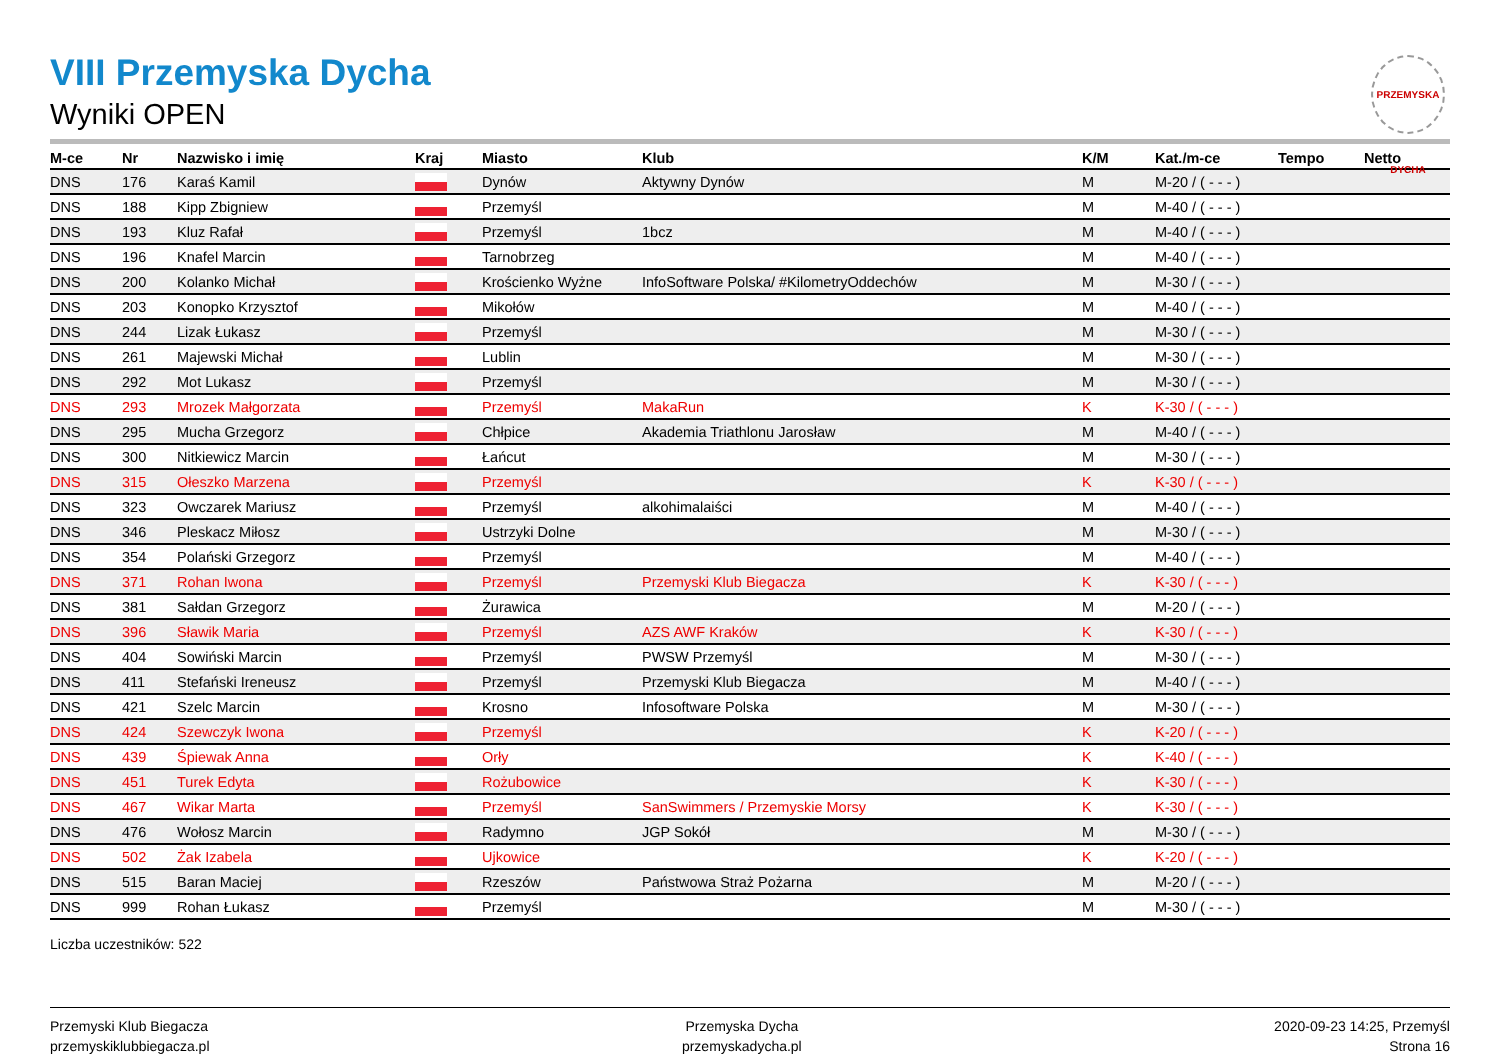PRZEMYSKA DYCHA
VIII Przemyska Dycha
Wyniki OPEN
| M-ce | Nr | Nazwisko i imię | Kraj | Miasto | Klub | K/M | Kat./m-ce | Tempo | Netto |
| --- | --- | --- | --- | --- | --- | --- | --- | --- | --- |
| DNS | 176 | Karaś Kamil | | Dynów | Aktywny Dynów | M | M-20 / ( - - - ) | | |
| DNS | 188 | Kipp Zbigniew | | Przemyśl | | M | M-40 / ( - - - ) | | |
| DNS | 193 | Kluz Rafał | | Przemyśl | 1bcz | M | M-40 / ( - - - ) | | |
| DNS | 196 | Knafel Marcin | | Tarnobrzeg | | M | M-40 / ( - - - ) | | |
| DNS | 200 | Kolanko Michał | | Krościenko Wyżne | InfoSoftware Polska/ #KilometryOddechów | M | M-30 / ( - - - ) | | |
| DNS | 203 | Konopko Krzysztof | | Mikołów | | M | M-40 / ( - - - ) | | |
| DNS | 244 | Lizak Łukasz | | Przemyśl | | M | M-30 / ( - - - ) | | |
| DNS | 261 | Majewski Michał | | Lublin | | M | M-30 / ( - - - ) | | |
| DNS | 292 | Mot Lukasz | | Przemyśl | | M | M-30 / ( - - - ) | | |
| DNS | 293 | Mrozek Małgorzata | | Przemyśl | MakaRun | K | K-30 / ( - - - ) | | |
| DNS | 295 | Mucha Grzegorz | | Chłpice | Akademia Triathlonu Jarosław | M | M-40 / ( - - - ) | | |
| DNS | 300 | Nitkiewicz Marcin | | Łańcut | | M | M-30 / ( - - - ) | | |
| DNS | 315 | Ołeszko Marzena | | Przemyśl | | K | K-30 / ( - - - ) | | |
| DNS | 323 | Owczarek Mariusz | | Przemyśl | alkohimalaiści | M | M-40 / ( - - - ) | | |
| DNS | 346 | Pleskacz Miłosz | | Ustrzyki Dolne | | M | M-30 / ( - - - ) | | |
| DNS | 354 | Polański Grzegorz | | Przemyśl | | M | M-40 / ( - - - ) | | |
| DNS | 371 | Rohan Iwona | | Przemyśl | Przemyski Klub Biegacza | K | K-30 / ( - - - ) | | |
| DNS | 381 | Sałdan Grzegorz | | Żurawica | | M | M-20 / ( - - - ) | | |
| DNS | 396 | Sławik Maria | | Przemyśl | AZS AWF Kraków | K | K-30 / ( - - - ) | | |
| DNS | 404 | Sowiński Marcin | | Przemyśl | PWSW Przemyśl | M | M-30 / ( - - - ) | | |
| DNS | 411 | Stefański Ireneusz | | Przemyśl | Przemyski Klub Biegacza | M | M-40 / ( - - - ) | | |
| DNS | 421 | Szelc Marcin | | Krosno | Infosoftware Polska | M | M-30 / ( - - - ) | | |
| DNS | 424 | Szewczyk Iwona | | Przemyśl | | K | K-20 / ( - - - ) | | |
| DNS | 439 | Śpiewak Anna | | Orły | | K | K-40 / ( - - - ) | | |
| DNS | 451 | Turek Edyta | | Rożubowice | | K | K-30 / ( - - - ) | | |
| DNS | 467 | Wikar Marta | | Przemyśl | SanSwimmers / Przemyskie Morsy | K | K-30 / ( - - - ) | | |
| DNS | 476 | Wołosz Marcin | | Radymno | JGP Sokół | M | M-30 / ( - - - ) | | |
| DNS | 502 | Żak Izabela | | Ujkowice | | K | K-20 / ( - - - ) | | |
| DNS | 515 | Baran Maciej | | Rzeszów | Państwowa Straż Pożarna | M | M-20 / ( - - - ) | | |
| DNS | 999 | Rohan Łukasz | | Przemyśl | | M | M-30 / ( - - - ) | | |
Liczba uczestników: 522
Przemyski Klub Biegacza
przemyskiklubbiegacza.pl
Przemyska Dycha
przemyskadycha.pl
2020-09-23 14:25, Przemyśl
Strona 16